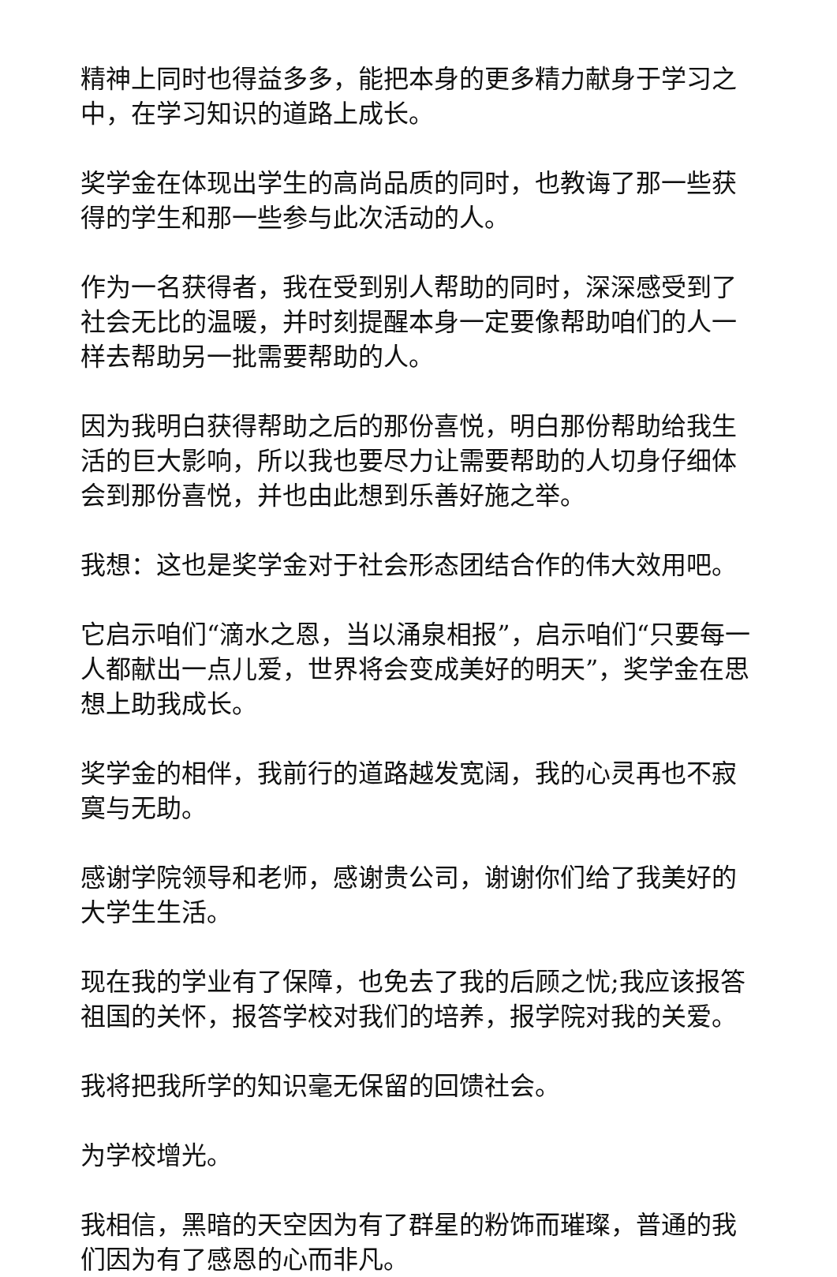精神上同时也得益多多，能把本身的更多精力献身于学习之中，在学习知识的道路上成长。
奖学金在体现出学生的高尚品质的同时，也教诲了那一些获得的学生和那一些参与此次活动的人。
作为一名获得者，我在受到别人帮助的同时，深深感受到了社会无比的温暖，并时刻提醒本身一定要像帮助咱们的人一样去帮助另一批需要帮助的人。
因为我明白获得帮助之后的那份喜悦，明白那份帮助给我生活的巨大影响，所以我也要尽力让需要帮助的人切身仔细体会到那份喜悦，并也由此想到乐善好施之举。
我想：这也是奖学金对于社会形态团结合作的伟大效用吧。
它启示咱们“滴水之恩，当以涌泉相报”，启示咱们“只要每一人都献出一点儿爱，世界将会变成美好的明天”，奖学金在思想上助我成长。
奖学金的相伴，我前行的道路越发宽阔，我的心灵再也不寂寞与无助。
感谢学院领导和老师，感谢贵公司，谢谢你们给了我美好的大学生生活。
现在我的学业有了保障，也免去了我的后顾之忧;我应该报答祖国的关怀，报答学校对我们的培养，报学院对我的关爱。
我将把我所学的知识毫无保留的回馈社会。
为学校增光。
我相信，黑暗的天空因为有了群星的粉饰而璀璨，普通的我们因为有了感恩的心而非凡。